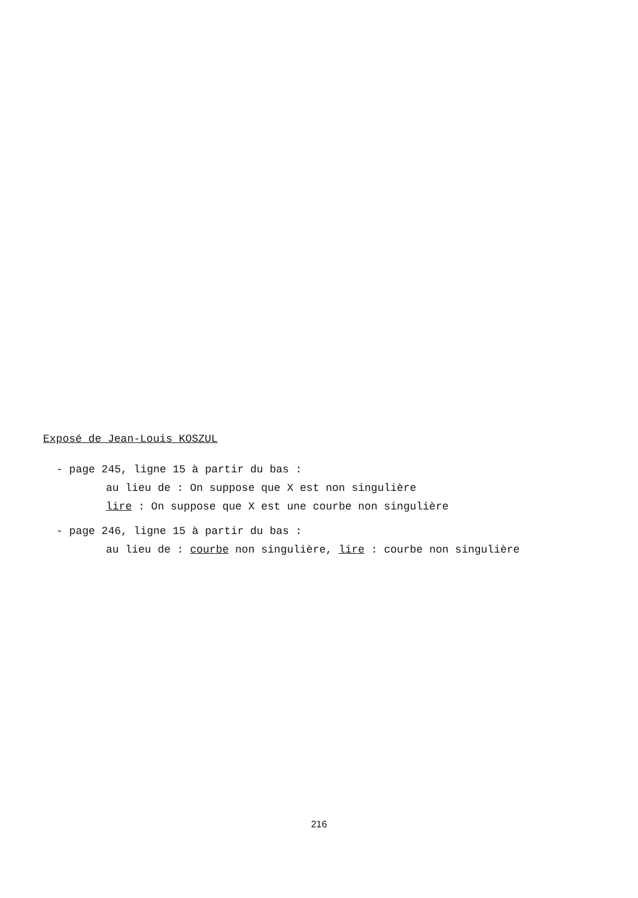Exposé de Jean-Louis KOSZUL
- page 245, ligne 15 à partir du bas :
au lieu de : On suppose que X est non singulière
lire : On suppose que X est une courbe non singulière
- page 246, ligne 15 à partir du bas :
au lieu de : courbe non singulière, lire : courbe non singulière
216